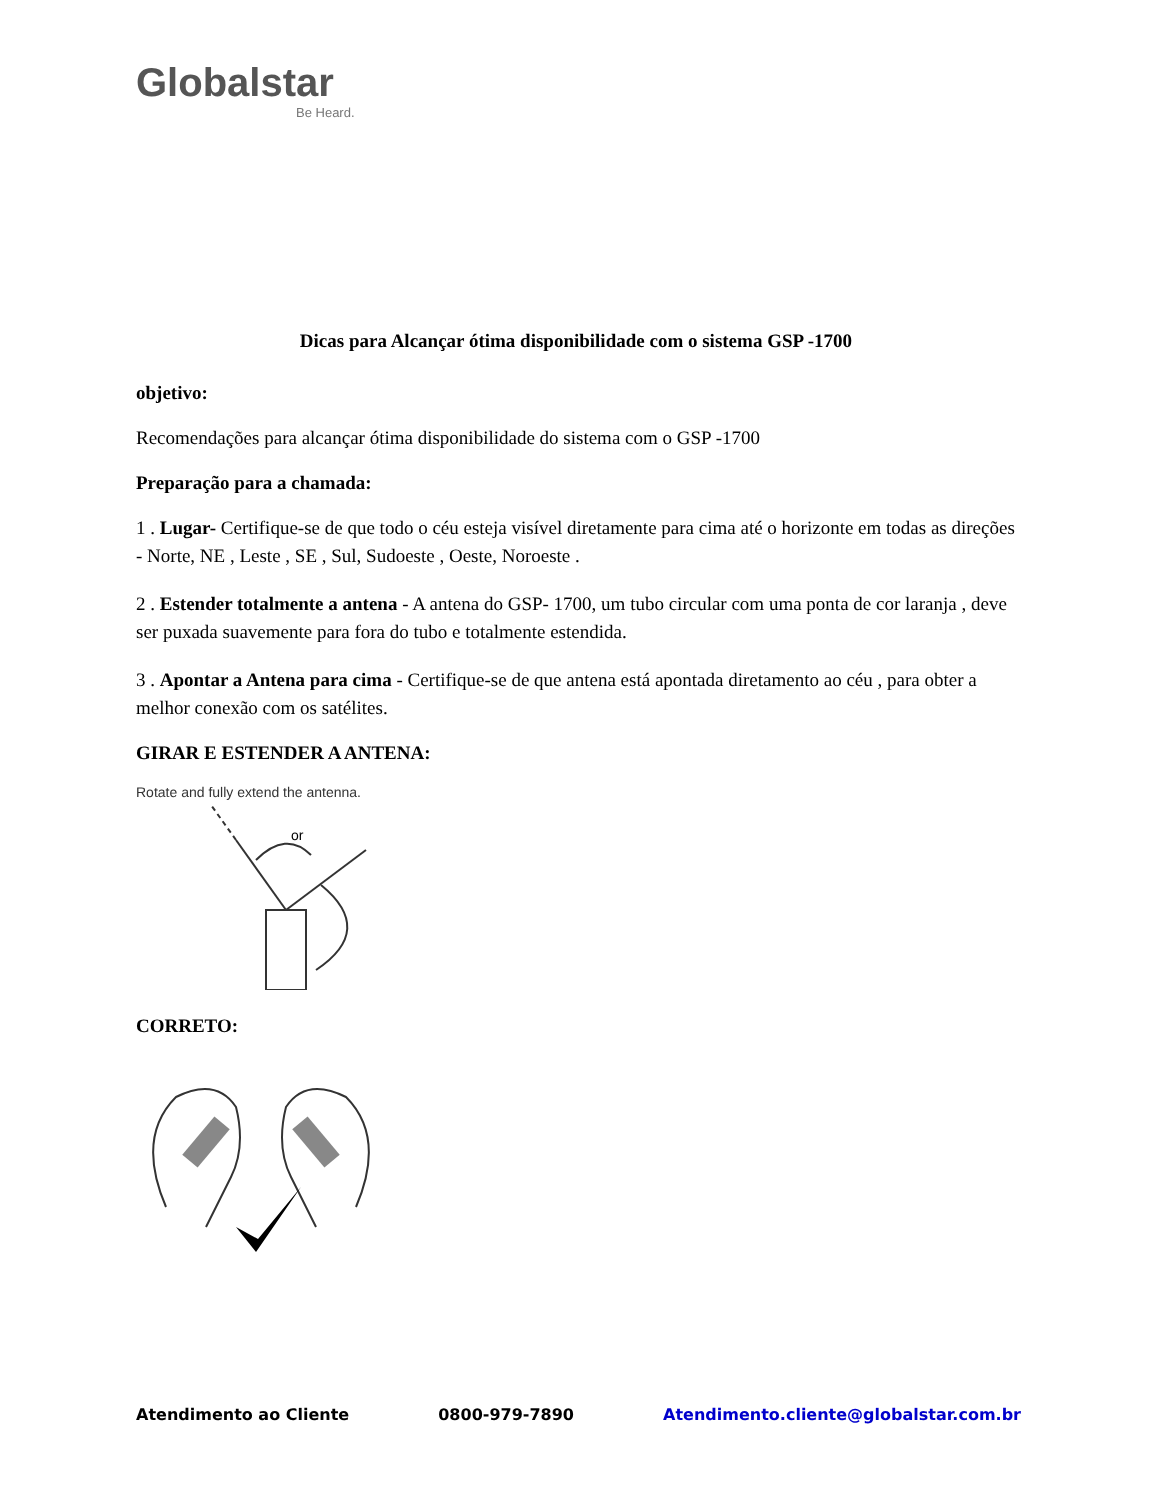Globalstar
Be Heard.
Dicas para Alcançar ótima disponibilidade com o sistema GSP -1700
objetivo:
Recomendações para alcançar ótima disponibilidade do sistema com o GSP -1700
Preparação para a chamada:
1 . Lugar- Certifique-se de que todo o céu esteja visível diretamente para cima até o horizonte em todas as direções - Norte, NE , Leste , SE , Sul, Sudoeste , Oeste, Noroeste .
2 . Estender totalmente a antena - A antena do GSP- 1700, um tubo circular com uma ponta de cor laranja , deve ser puxada suavemente para fora do tubo e totalmente estendida.
3 . Apontar a Antena para cima - Certifique-se de que antena está apontada diretamento ao céu , para obter a melhor conexão com os satélites.
GIRAR E ESTENDER A ANTENA:
Rotate and fully extend the antenna.
or
CORRETO:
Atendimento ao Cliente 0800-979-7890 Atendimento.cliente@globalstar.com.br